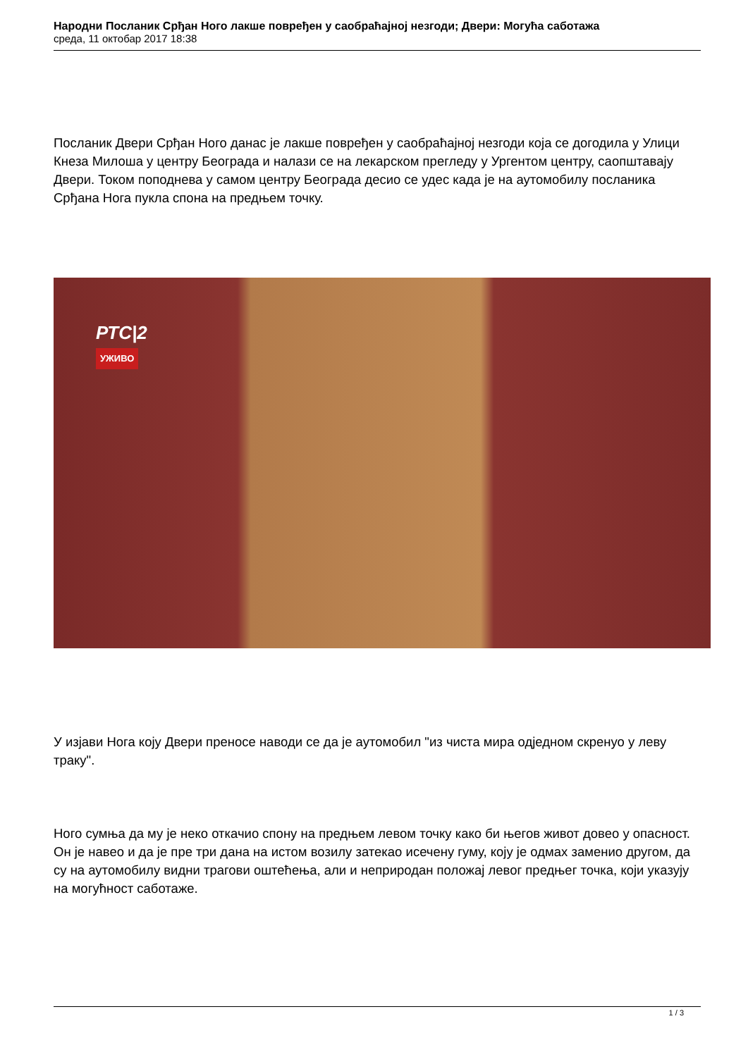Народни Посланик Срђан Ного лакше повређен у саобраћајној незгоди; Двери: Могућа саботажа
среда, 11 октобар 2017 18:38
Посланик Двери Срђан Ного данас је лакше повређен у саобраћајној незгоди која се догодила у Улици Кнеза Милоша у центру Београда и налази се на лекарском прегледу у Ургентом центру, саопштавају Двери. Током поподнева у самом центру Београда десио се удес када је на аутомобилу посланика Срђана Нога пукла спона на предњем точку.
РТС|2
УЖИВО
У изјави Нога коју Двери преносе наводи се да је аутомобил "из чиста мира одједном скренуо у леву траку".
Ного сумња да му је неко откачио спону на предњем левом точку како би његов живот довео у опасност. Он је навео и да је пре три дана на истом возилу затекао исечену гуму, коју је одмах заменио другом, да су на аутомобилу видни трагови оштећења, али и неприродан положај левог предњег точка, који указују на могућност саботаже.
1 / 3